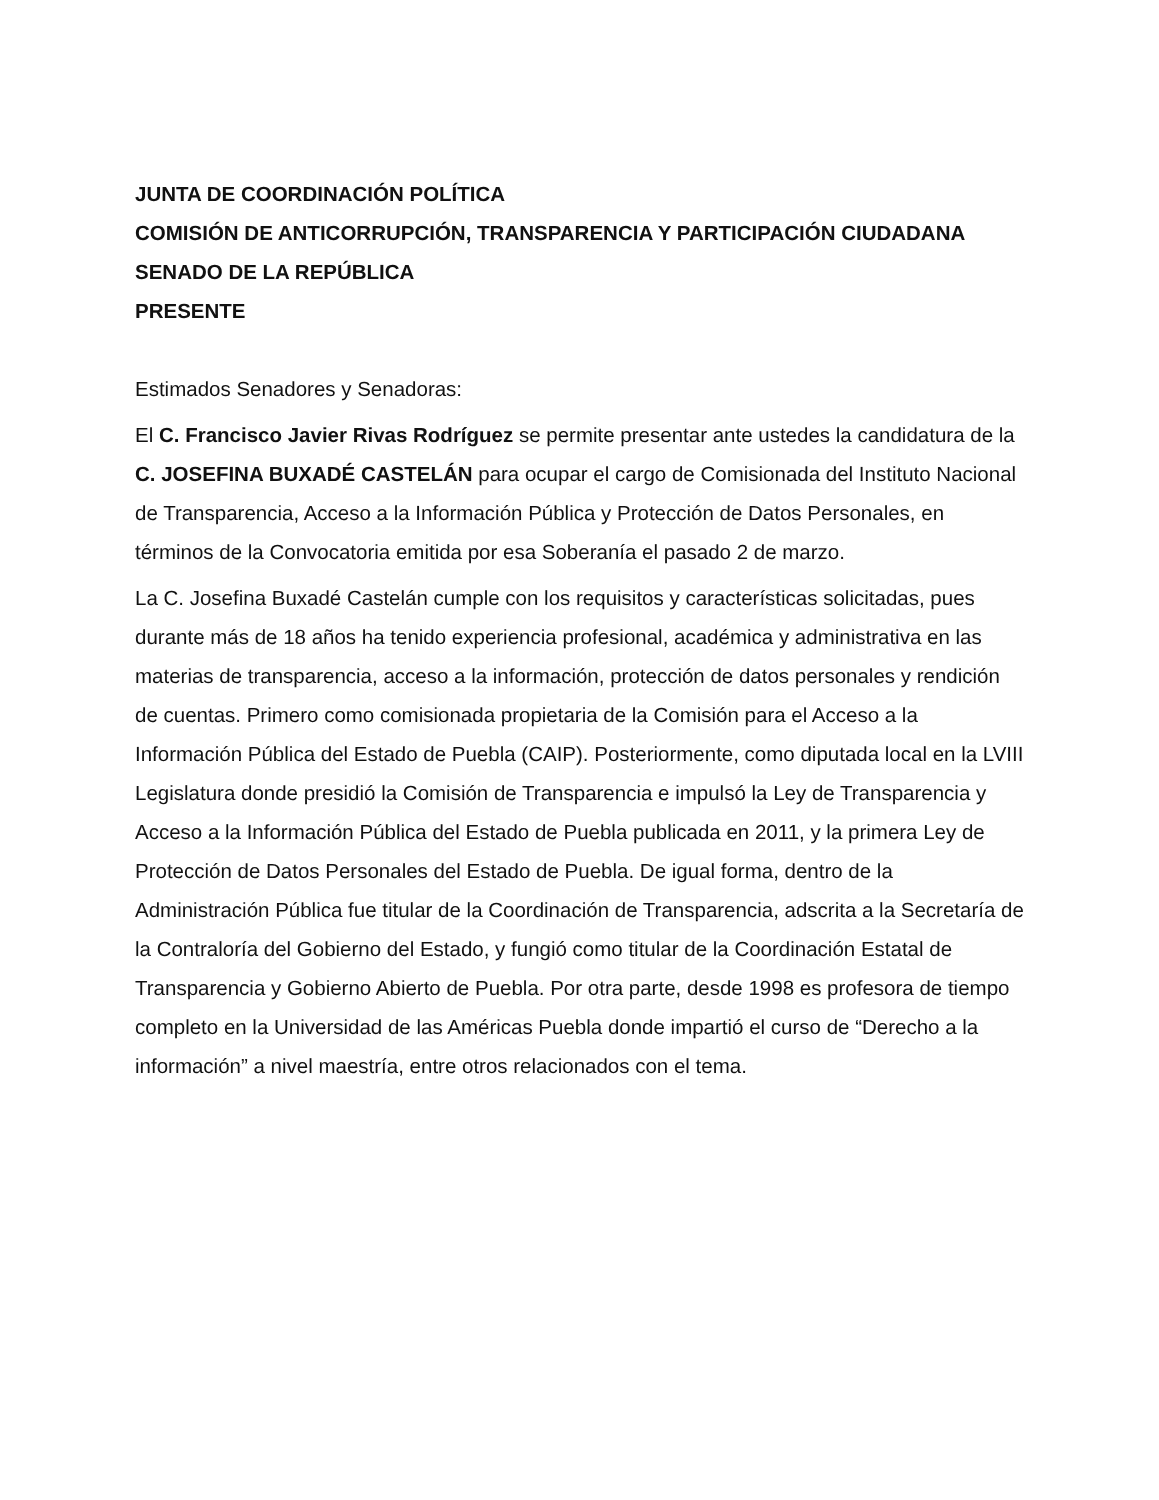JUNTA DE COORDINACIÓN POLÍTICA
COMISIÓN DE ANTICORRUPCIÓN, TRANSPARENCIA Y PARTICIPACIÓN CIUDADANA
SENADO DE LA REPÚBLICA
PRESENTE
Estimados Senadores y Senadoras:
El C. Francisco Javier Rivas Rodríguez se permite presentar ante ustedes la candidatura de la C. JOSEFINA BUXADÉ CASTELÁN para ocupar el cargo de Comisionada del Instituto Nacional de Transparencia, Acceso a la Información Pública y Protección de Datos Personales, en términos de la Convocatoria emitida por esa Soberanía el pasado 2 de marzo.
La C. Josefina Buxadé Castelán cumple con los requisitos y características solicitadas, pues durante más de 18 años ha tenido experiencia profesional, académica y administrativa en las materias de transparencia, acceso a la información, protección de datos personales y rendición de cuentas. Primero como comisionada propietaria de la Comisión para el Acceso a la Información Pública del Estado de Puebla (CAIP). Posteriormente, como diputada local en la LVIII Legislatura donde presidió la Comisión de Transparencia e impulsó la Ley de Transparencia y Acceso a la Información Pública del Estado de Puebla publicada en 2011, y la primera Ley de Protección de Datos Personales del Estado de Puebla. De igual forma, dentro de la Administración Pública fue titular de la Coordinación de Transparencia, adscrita a la Secretaría de la Contraloría del Gobierno del Estado, y fungió como titular de la Coordinación Estatal de Transparencia y Gobierno Abierto de Puebla. Por otra parte, desde 1998 es profesora de tiempo completo en la Universidad de las Américas Puebla donde impartió el curso de “Derecho a la información” a nivel maestría, entre otros relacionados con el tema.